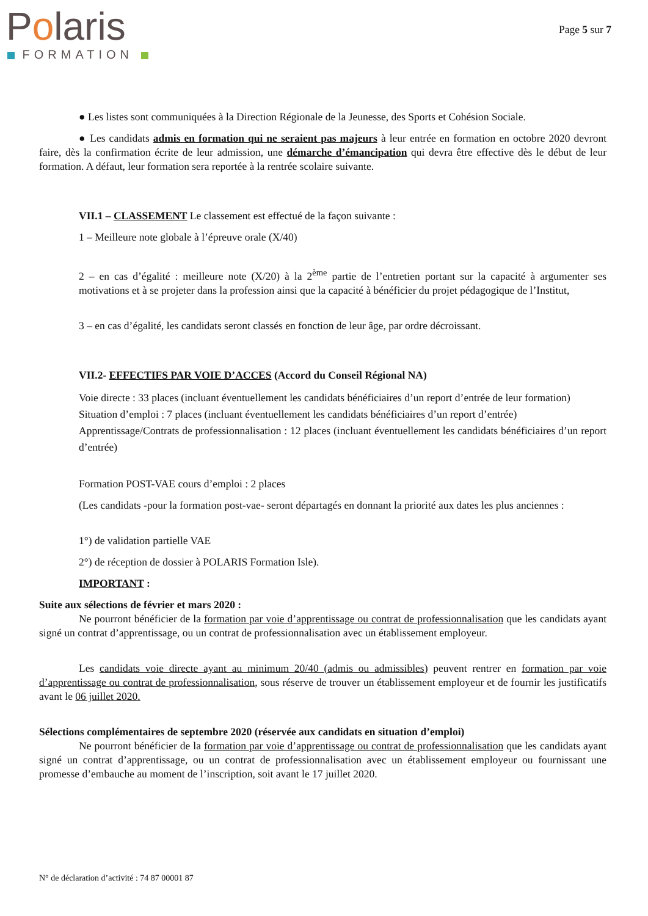Polaris
FORMATION
Page 5 sur 7
● Les listes sont communiquées à la Direction Régionale de la Jeunesse, des Sports et Cohésion Sociale.
● Les candidats admis en formation qui ne seraient pas majeurs à leur entrée en formation en octobre 2020 devront faire, dès la confirmation écrite de leur admission, une démarche d’émancipation qui devra être effective dès le début de leur formation. A défaut, leur formation sera reportée à la rentrée scolaire suivante.
VII.1 – CLASSEMENT Le classement est effectué de la façon suivante :
1 – Meilleure note globale à l’épreuve orale (X/40)
2 – en cas d’égalité : meilleure note (X/20) à la 2<sup>ème</sup> partie de l’entretien portant sur la capacité à argumenter ses motivations et à se projeter dans la profession ainsi que la capacité à bénéficier du projet pédagogique de l’Institut,
3 – en cas d’égalité, les candidats seront classés en fonction de leur âge, par ordre décroissant.
VII.2- EFFECTIFS PAR VOIE D’ACCES (Accord du Conseil Régional NA)
Voie directe : 33 places (incluant éventuellement les candidats bénéficiaires d’un report d’entrée de leur formation)
Situation d’emploi : 7 places (incluant éventuellement les candidats bénéficiaires d’un report d’entrée)
Apprentissage/Contrats de professionnalisation : 12 places (incluant éventuellement les candidats bénéficiaires d’un report d’entrée)
Formation POST-VAE cours d’emploi : 2 places
(Les candidats -pour la formation post-vae- seront départagés en donnant la priorité aux dates les plus anciennes :
1°) de validation partielle VAE
2°) de réception de dossier à POLARIS Formation Isle).
IMPORTANT :
Suite aux sélections de février et mars 2020 :
Ne pourront bénéficier de la formation par voie d’apprentissage ou contrat de professionnalisation que les candidats ayant signé un contrat d’apprentissage, ou un contrat de professionnalisation avec un établissement employeur.
Les candidats voie directe ayant au minimum 20/40 (admis ou admissibles) peuvent rentrer en formation par voie d’apprentissage ou contrat de professionnalisation, sous réserve de trouver un établissement employeur et de fournir les justificatifs avant le 06 juillet 2020.
Sélections complémentaires de septembre 2020 (réservée aux candidats en situation d’emploi)
Ne pourront bénéficier de la formation par voie d’apprentissage ou contrat de professionnalisation que les candidats ayant signé un contrat d’apprentissage, ou un contrat de professionnalisation avec un établissement employeur ou fournissant une promesse d’embauche au moment de l’inscription, soit avant le 17 juillet 2020.
N° de déclaration d’activité : 74 87 00001 87